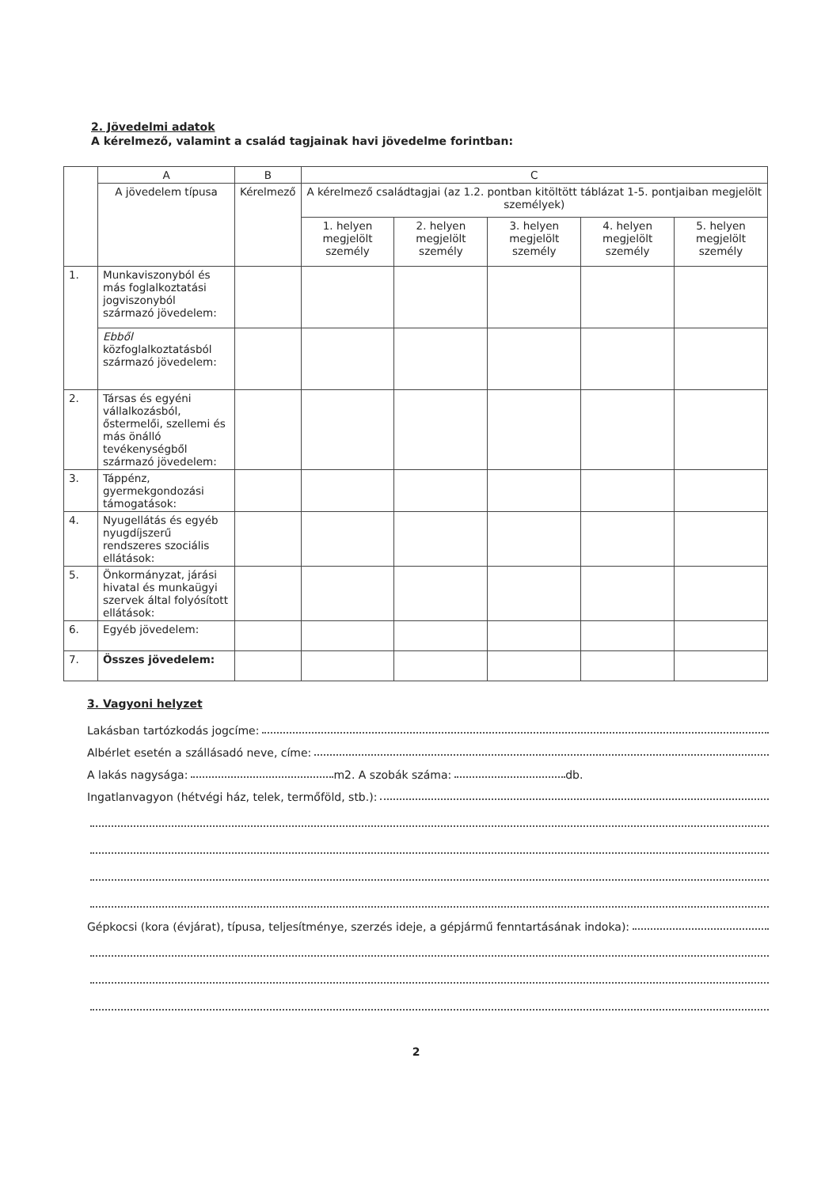2. Jövedelmi adatok
A kérelmező, valamint a család tagjainak havi jövedelme forintban:
| | A | B | C | | | | |
| --- | --- | --- | --- | --- | --- | --- | --- |
| | A jövedelem típusa | Kérelmező | A kérelmező családtagjai (az 1.2. pontban kitöltött táblázat 1-5. pontjaiban megjelölt személyek) | | | | |
| | | | 1. helyen megjelölt személy | 2. helyen megjelölt személy | 3. helyen megjelölt személy | 4. helyen megjelölt személy | 5. helyen megjelölt személy |
| 1. | Munkaviszonyból és más foglalkoztatási jogviszonyból származó jövedelem: | | | | | | |
| | Ebből közfoglalkoztatásból származó jövedelem: | | | | | | |
| 2. | Társas és egyéni vállalkozásból, őstermelői, szellemi és más önálló tevékenységből származó jövedelem: | | | | | | |
| 3. | Táppénz, gyermekgondozási támogatások: | | | | | | |
| 4. | Nyugellátás és egyéb nyugdíjszerű rendszeres szociális ellátások: | | | | | | |
| 5. | Önkormányzat, járási hivatal és munkaügyi szervek által folyósított ellátások: | | | | | | |
| 6. | Egyéb jövedelem: | | | | | | |
| 7. | Összes jövedelem: | | | | | | |
3. Vagyoni helyzet
Lakásban tartózkodás jogcíme:
Albérlet esetén a szállásadó neve, címe:
A lakás nagysága: m2. A szobák száma: db.
Ingatlanvagyon (hétvégi ház, telek, termőföld, stb.):
Gépkocsi (kora (évjárat), típusa, teljesítménye, szerzés ideje, a gépjármű fenntartásának indoka):
2